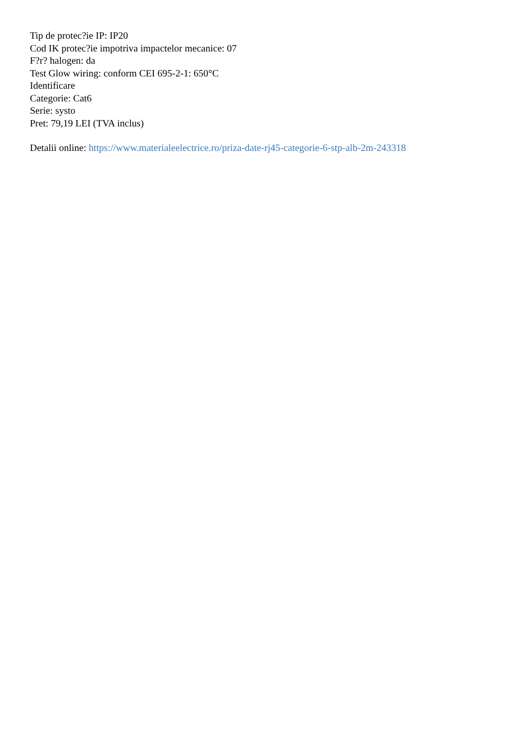Tip de protec?ie IP: IP20
Cod IK protec?ie impotriva impactelor mecanice: 07
F?r? halogen: da
Test Glow wiring: conform CEI 695-2-1: 650°C
Identificare
Categorie: Cat6
Serie: systo
Pret: 79,19 LEI (TVA inclus)
Detalii online: https://www.materialeelectrice.ro/priza-date-rj45-categorie-6-stp-alb-2m-243318